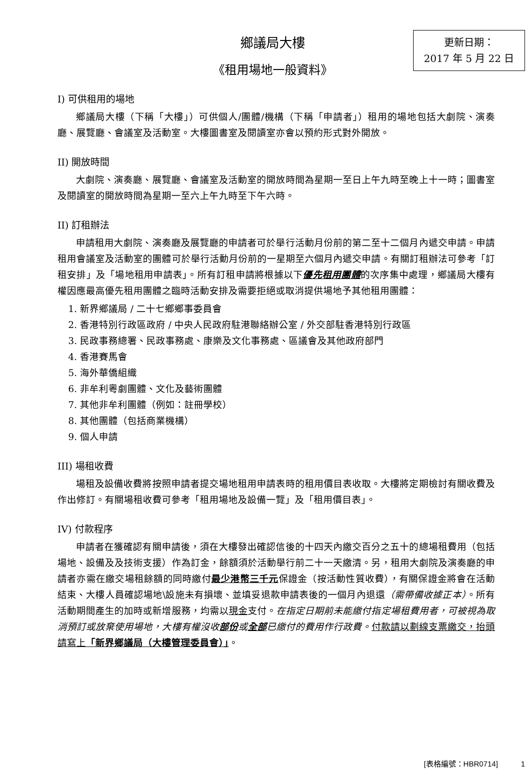鄉議局大樓
《租用場地一般資料》
更新日期：
2017 年 5 月 22 日
I) 可供租用的場地
鄉議局大樓（下稱「大樓」）可供個人/團體/機構（下稱「申請者」）租用的場地包括大劇院、演奏廳、展覽廳、會議室及活動室。大樓圖書室及閱讀室亦會以預約形式對外開放。
II) 開放時間
大劇院、演奏廳、展覽廳、會議室及活動室的開放時間為星期一至日上午九時至晚上十一時；圖書室及閱讀室的開放時間為星期一至六上午九時至下午六時。
II) 訂租辦法
申請租用大劇院、演奏廳及展覽廳的申請者可於舉行活動月份前的第二至十二個月內遞交申請。申請租用會議室及活動室的團體可於舉行活動月份前的一星期至六個月內遞交申請。有關訂租辦法可參考「訂租安排」及「場地租用申請表」。所有訂租申請將根據以下優先租用團體的次序集中處理，鄉議局大樓有權因應最高優先租用團體之臨時活動安排及需要拒絕或取消提供場地予其他租用團體：
1. 新界鄉議局 / 二十七鄉鄉事委員會
2. 香港特別行政區政府 / 中央人民政府駐港聯絡辦公室 / 外交部駐香港特別行政區
3. 民政事務總署、民政事務處、康樂及文化事務處、區議會及其他政府部門
4. 香港賽馬會
5. 海外華僑組織
6. 非牟利粵劇團體、文化及藝術團體
7. 其他非牟利團體（例如：註冊學校）
8. 其他團體（包括商業機構）
9. 個人申請
III) 場租收費
場租及設備收費將按照申請者提交場地租用申請表時的租用價目表收取。大樓將定期檢討有關收費及作出修訂。有關場租收費可參考「租用場地及設備一覽」及「租用價目表」。
IV) 付款程序
申請者在獲確認有關申請後，須在大樓發出確認信後的十四天內繳交百分之五十的總場租費用（包括場地、設備及及技術支援）作為訂金，餘額須於活動舉行前二十一天繳清。另，租用大劇院及演奏廳的申請者亦需在繳交場租餘額的同時繳付最少港幣三千元保證金（按活動性質收費），有關保證金將會在活動結束、大樓人員確認場地\設施未有損壞、並填妥退款申請表後的一個月內退還（需帶備收據正本）。所有活動期間產生的加時或新增服務，均需以現金支付。在指定日期前未能繳付指定場租費用者，可被視為取消預訂或放棄使用場地，大樓有權沒收部份或全部已繳付的費用作行政費。付款請以劃線支票繳交，抬頭請寫上「新界鄉議局（大樓管理委員會）」。
[表格編號：HBR0714] 1